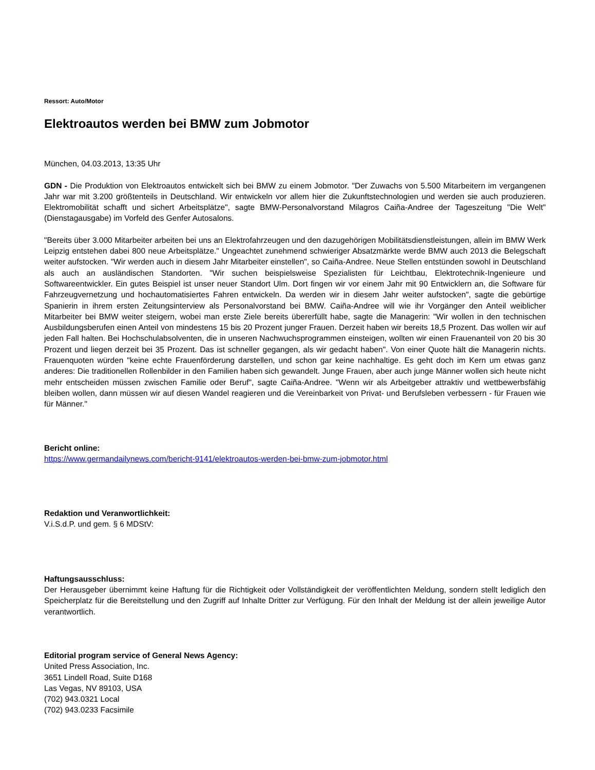Ressort: Auto/Motor
Elektroautos werden bei BMW zum Jobmotor
München, 04.03.2013, 13:35 Uhr
GDN - Die Produktion von Elektroautos entwickelt sich bei BMW zu einem Jobmotor. "Der Zuwachs von 5.500 Mitarbeitern im vergangenen Jahr war mit 3.200 größtenteils in Deutschland. Wir entwickeln vor allem hier die Zukunftstechnologien und werden sie auch produzieren. Elektromobilität schafft und sichert Arbeitsplätze", sagte BMW-Personalvorstand Milagros Caiña-Andree der Tageszeitung "Die Welt" (Dienstagausgabe) im Vorfeld des Genfer Autosalons.
"Bereits über 3.000 Mitarbeiter arbeiten bei uns an Elektrofahrzeugen und den dazugehörigen Mobilitätsdienstleistungen, allein im BMW Werk Leipzig entstehen dabei 800 neue Arbeitsplätze." Ungeachtet zunehmend schwieriger Absatzmärkte werde BMW auch 2013 die Belegschaft weiter aufstocken. "Wir werden auch in diesem Jahr Mitarbeiter einstellen", so Caiña-Andree. Neue Stellen entstünden sowohl in Deutschland als auch an ausländischen Standorten. "Wir suchen beispielsweise Spezialisten für Leichtbau, Elektrotechnik-Ingenieure und Softwareentwickler. Ein gutes Beispiel ist unser neuer Standort Ulm. Dort fingen wir vor einem Jahr mit 90 Entwicklern an, die Software für Fahrzeugvernetzung und hochautomatisiertes Fahren entwickeln. Da werden wir in diesem Jahr weiter aufstocken", sagte die gebürtige Spanierin in ihrem ersten Zeitungsinterview als Personalvorstand bei BMW. Caiña-Andree will wie ihr Vorgänger den Anteil weiblicher Mitarbeiter bei BMW weiter steigern, wobei man erste Ziele bereits übererfüllt habe, sagte die Managerin: "Wir wollen in den technischen Ausbildungsberufen einen Anteil von mindestens 15 bis 20 Prozent junger Frauen. Derzeit haben wir bereits 18,5 Prozent. Das wollen wir auf jeden Fall halten. Bei Hochschulabsolventen, die in unseren Nachwuchsprogrammen einsteigen, wollten wir einen Frauenanteil von 20 bis 30 Prozent und liegen derzeit bei 35 Prozent. Das ist schneller gegangen, als wir gedacht haben". Von einer Quote hält die Managerin nichts. Frauenquoten würden "keine echte Frauenförderung darstellen, und schon gar keine nachhaltige. Es geht doch im Kern um etwas ganz anderes: Die traditionellen Rollenbilder in den Familien haben sich gewandelt. Junge Frauen, aber auch junge Männer wollen sich heute nicht mehr entscheiden müssen zwischen Familie oder Beruf", sagte Caiña-Andree. "Wenn wir als Arbeitgeber attraktiv und wettbewerbsfähig bleiben wollen, dann müssen wir auf diesen Wandel reagieren und die Vereinbarkeit von Privat- und Berufsleben verbessern - für Frauen wie für Männer."
Bericht online:
https://www.germandailynews.com/bericht-9141/elektroautos-werden-bei-bmw-zum-jobmotor.html
Redaktion und Veranwortlichkeit:
V.i.S.d.P. und gem. § 6 MDStV:
Haftungsausschluss:
Der Herausgeber übernimmt keine Haftung für die Richtigkeit oder Vollständigkeit der veröffentlichten Meldung, sondern stellt lediglich den Speicherplatz für die Bereitstellung und den Zugriff auf Inhalte Dritter zur Verfügung. Für den Inhalt der Meldung ist der allein jeweilige Autor verantwortlich.
Editorial program service of General News Agency:
United Press Association, Inc.
3651 Lindell Road, Suite D168
Las Vegas, NV 89103, USA
(702) 943.0321 Local
(702) 943.0233 Facsimile